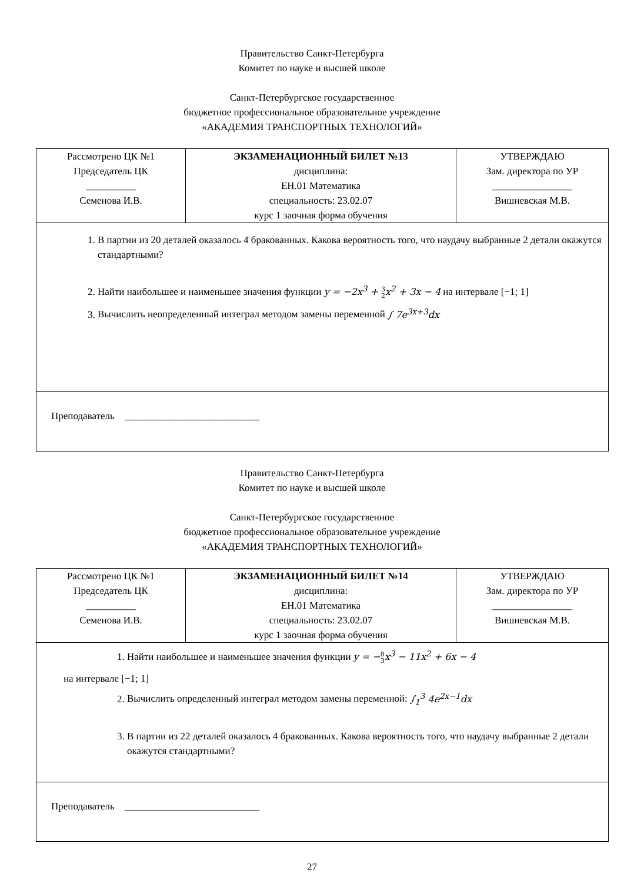Правительство Санкт-Петербурга
Комитет по науке и высшей школе
Санкт-Петербургское государственное
бюджетное профессиональное образовательное учреждение
«АКАДЕМИЯ ТРАНСПОРТНЫХ ТЕХНОЛОГИЙ»
| Рассмотрено ЦК №1 Председатель ЦК __________ Семенова И.В. | ЭКЗАМЕНАЦИОННЫЙ БИЛЕТ №13 дисциплина: ЕН.01 Математика специальность: 23.02.07 курс 1 заочная форма обучения | УТВЕРЖДАЮ Зам. директора по УР ________________ Вишневская М.В. |
| 1. В партии из 20 деталей оказалось 4 бракованных. Какова вероятность того, что наудачу выбранные 2 детали окажутся стандартными? 2. Найти наибольшее и наименьшее значения функции y = −2x<sup>3</sup> + 3 2 x<sup>2</sup> + 3x − 4 на интервале [−1; 1] 3. Вычислить неопределенный интеграл методом замены переменной ∫ 7e<sup>3x+3</sup>dx | | |
| Преподаватель ___________________________ | | |
Правительство Санкт-Петербурга
Комитет по науке и высшей школе
Санкт-Петербургское государственное
бюджетное профессиональное образовательное учреждение
«АКАДЕМИЯ ТРАНСПОРТНЫХ ТЕХНОЛОГИЙ»
| Рассмотрено ЦК №1 Председатель ЦК __________ Семенова И.В. | ЭКЗАМЕНАЦИОННЫЙ БИЛЕТ №14 дисциплина: ЕН.01 Математика специальность: 23.02.07 курс 1 заочная форма обучения | УТВЕРЖДАЮ Зам. директора по УР ________________ Вишневская М.В. |
| 1. Найти наибольшее и наименьшее значения функции y = − 8 3 x<sup>3</sup> − 11x<sup>2</sup> + 6x − 4 на интервале [−1; 1] 2. Вычислить определенный интеграл методом замены переменной: ∫<sub>1</sub><sup>3</sup> 4e<sup>2x−1</sup>dx 3. В партии из 22 деталей оказалось 4 бракованных. Какова вероятность того, что наудачу выбранные 2 детали окажутся стандартными? | | |
| Преподаватель ___________________________ | | |
27